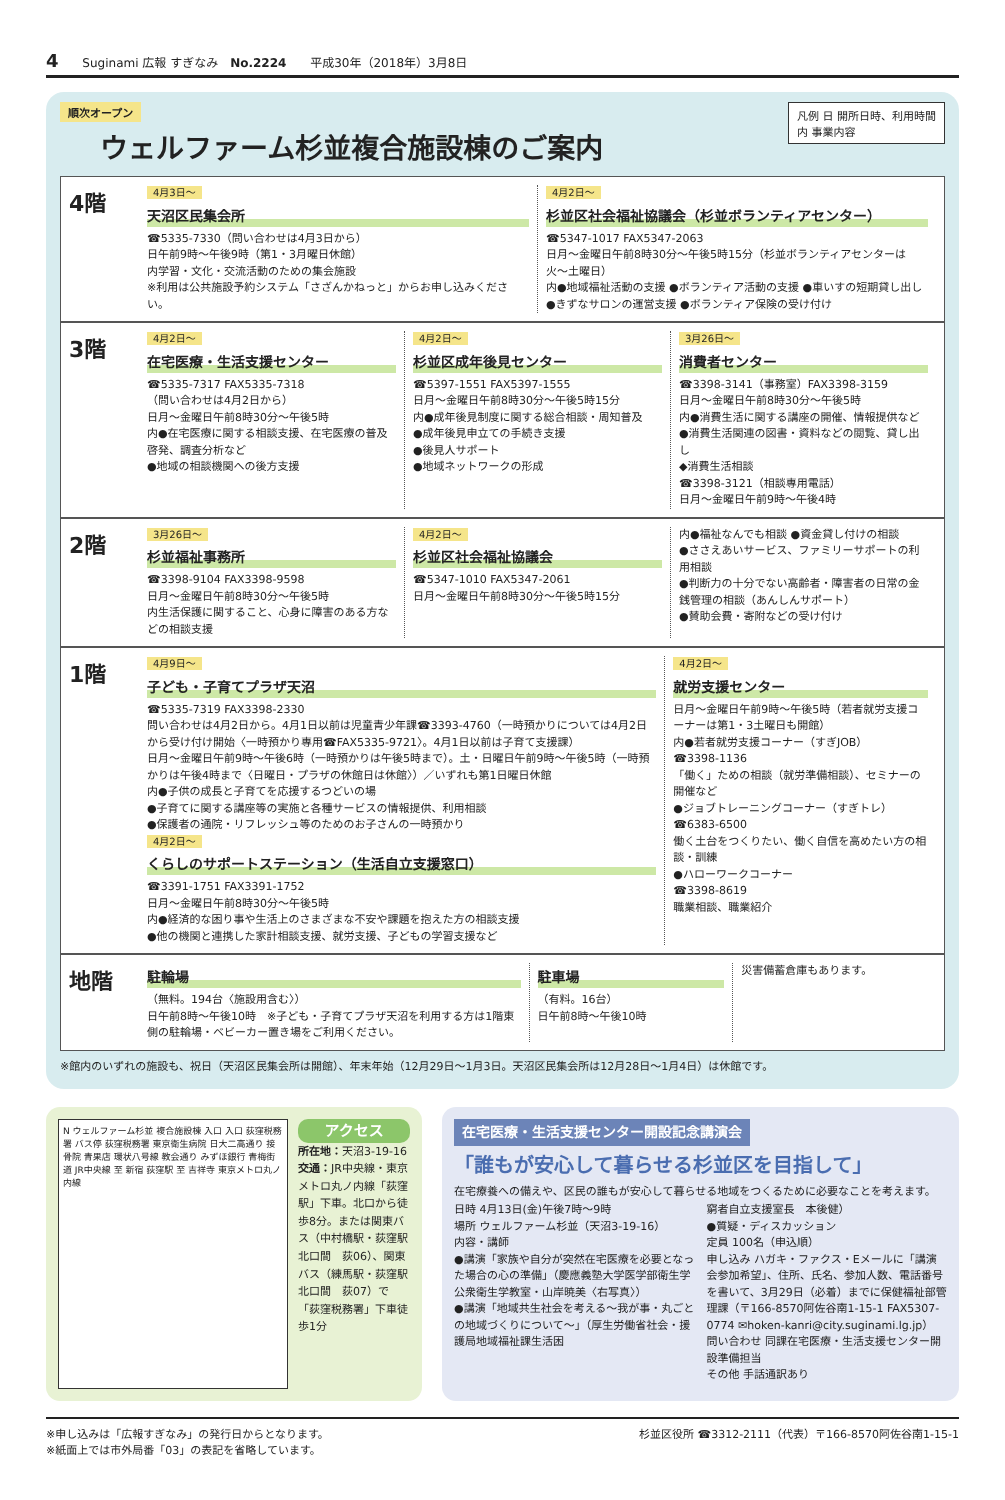4 Suginami 広報 すぎなみ　No.2224 平成30年（2018年）3月8日
凡例 日 開所日時、利用時間
内 事業内容
順次オープン
ウェルファーム杉並複合施設棟のご案内
4階
4月3日〜
天沼区民集会所
☎5335-7330（問い合わせは4月3日から）
日午前9時〜午後9時（第1・3月曜日休館）
内学習・文化・交流活動のための集会施設
※利用は公共施設予約システム「さざんかねっと」からお申し込みください。
4月2日〜
杉並区社会福祉協議会（杉並ボランティアセンター）
☎5347-1017 FAX5347-2063
日月〜金曜日午前8時30分〜午後5時15分（杉並ボランティアセンターは火〜土曜日）
内●地域福祉活動の支援 ●ボランティア活動の支援 ●車いすの短期貸し出し ●きずなサロンの運営支援 ●ボランティア保険の受け付け
3階
4月2日〜
在宅医療・生活支援センター
☎5335-7317 FAX5335-7318
（問い合わせは4月2日から）
日月〜金曜日午前8時30分〜午後5時
内●在宅医療に関する相談支援、在宅医療の普及啓発、調査分析など
●地域の相談機関への後方支援
4月2日〜
杉並区成年後見センター
☎5397-1551 FAX5397-1555
日月〜金曜日午前8時30分〜午後5時15分
内●成年後見制度に関する総合相談・周知普及
●成年後見申立ての手続き支援
●後見人サポート
●地域ネットワークの形成
3月26日〜
消費者センター
☎3398-3141（事務室）FAX3398-3159
日月〜金曜日午前8時30分〜午後5時
内●消費生活に関する講座の開催、情報提供など
●消費生活関連の図書・資料などの閲覧、貸し出し
◆消費生活相談
☎3398-3121（相談専用電話）
日月〜金曜日午前9時〜午後4時
2階
3月26日〜
杉並福祉事務所
☎3398-9104 FAX3398-9598
日月〜金曜日午前8時30分〜午後5時
内生活保護に関すること、心身に障害のある方などの相談支援
4月2日〜
杉並区社会福祉協議会
☎5347-1010 FAX5347-2061
日月〜金曜日午前8時30分〜午後5時15分
内●福祉なんでも相談 ●資金貸し付けの相談
●ささえあいサービス、ファミリーサポートの利用相談
●判断力の十分でない高齢者・障害者の日常の金銭管理の相談（あんしんサポート）
●賛助会費・寄附などの受け付け
1階
4月9日〜
子ども・子育てプラザ天沼
☎5335-7319 FAX3398-2330
問い合わせは4月2日から。4月1日以前は児童青少年課☎3393-4760（一時預かりについては4月2日から受け付け開始〈一時預かり専用☎FAX5335-9721〉。4月1日以前は子育て支援課）
日月〜金曜日午前9時〜午後6時（一時預かりは午後5時まで）。土・日曜日午前9時〜午後5時（一時預かりは午後4時まで〈日曜日・プラザの休館日は休館〉）／いずれも第1日曜日休館
内●子供の成長と子育てを応援するつどいの場
●子育てに関する講座等の実施と各種サービスの情報提供、利用相談
●保護者の通院・リフレッシュ等のためのお子さんの一時預かり
4月2日〜
くらしのサポートステーション（生活自立支援窓口）
☎3391-1751 FAX3391-1752
日月〜金曜日午前8時30分〜午後5時
内●経済的な困り事や生活上のさまざまな不安や課題を抱えた方の相談支援
●他の機関と連携した家計相談支援、就労支援、子どもの学習支援など
4月2日〜
就労支援センター
日月〜金曜日午前9時〜午後5時（若者就労支援コーナーは第1・3土曜日も開館）
内●若者就労支援コーナー（すぎJOB）
☎3398-1136
「働く」ための相談（就労準備相談）、セミナーの開催など
●ジョブトレーニングコーナー（すぎトレ）
☎6383-6500
働く土台をつくりたい、働く自信を高めたい方の相談・訓練
●ハローワークコーナー
☎3398-8619
職業相談、職業紹介
地階
駐輪場
（無料。194台〈施設用含む〉）
日午前8時〜午後10時　※子ども・子育てプラザ天沼を利用する方は1階東側の駐輪場・ベビーカー置き場をご利用ください。
駐車場
（有料。16台）
日午前8時〜午後10時
災害備蓄倉庫もあります。
※館内のいずれの施設も、祝日（天沼区民集会所は開館）、年末年始（12月29日〜1月3日。天沼区民集会所は12月28日〜1月4日）は休館です。
N ウェルファーム杉並 複合施設棟 入口 入口 荻窪税務署 バス停 荻窪税務署 東京衛生病院 日大二高通り 接骨院 青果店 環状八号線 教会通り みずほ銀行 青梅街道 JR中央線 至 新宿 荻窪駅 至 吉祥寺 東京メトロ丸ノ内線
アクセス
所在地：天沼3-19-16
交通：JR中央線・東京メトロ丸ノ内線「荻窪駅」下車。北口から徒歩8分。または関東バス（中村橋駅・荻窪駅北口間　荻06）、関東バス（練馬駅・荻窪駅北口間　荻07）で「荻窪税務署」下車徒歩1分
在宅医療・生活支援センター開設記念講演会
「誰もが安心して暮らせる杉並区を目指して」
在宅療養への備えや、区民の誰もが安心して暮らせる地域をつくるために必要なことを考えます。
日時 4月13日(金)午後7時〜9時
場所 ウェルファーム杉並（天沼3-19-16）
内容・講師
●講演「家族や自分が突然在宅医療を必要となった場合の心の準備」（慶應義塾大学医学部衛生学公衆衛生学教室・山岸暁美〈右写真〉）
●講演「地域共生社会を考える〜我が事・丸ごとの地域づくりについて〜」（厚生労働省社会・援護局地域福祉課生活困
窮者自立支援室長　本後健）
●質疑・ディスカッション
定員 100名（申込順）
申し込み ハガキ・ファクス・Eメールに「講演会参加希望」、住所、氏名、参加人数、電話番号を書いて、3月29日（必着）までに保健福祉部管理課（〒166-8570阿佐谷南1-15-1 FAX5307-0774 ✉hoken-kanri@city.suginami.lg.jp）
問い合わせ 同課在宅医療・生活支援センター開設準備担当
その他 手話通訳あり
※申し込みは「広報すぎなみ」の発行日からとなります。
※紙面上では市外局番「03」の表記を省略しています。
杉並区役所 ☎3312-2111（代表）〒166-8570阿佐谷南1-15-1